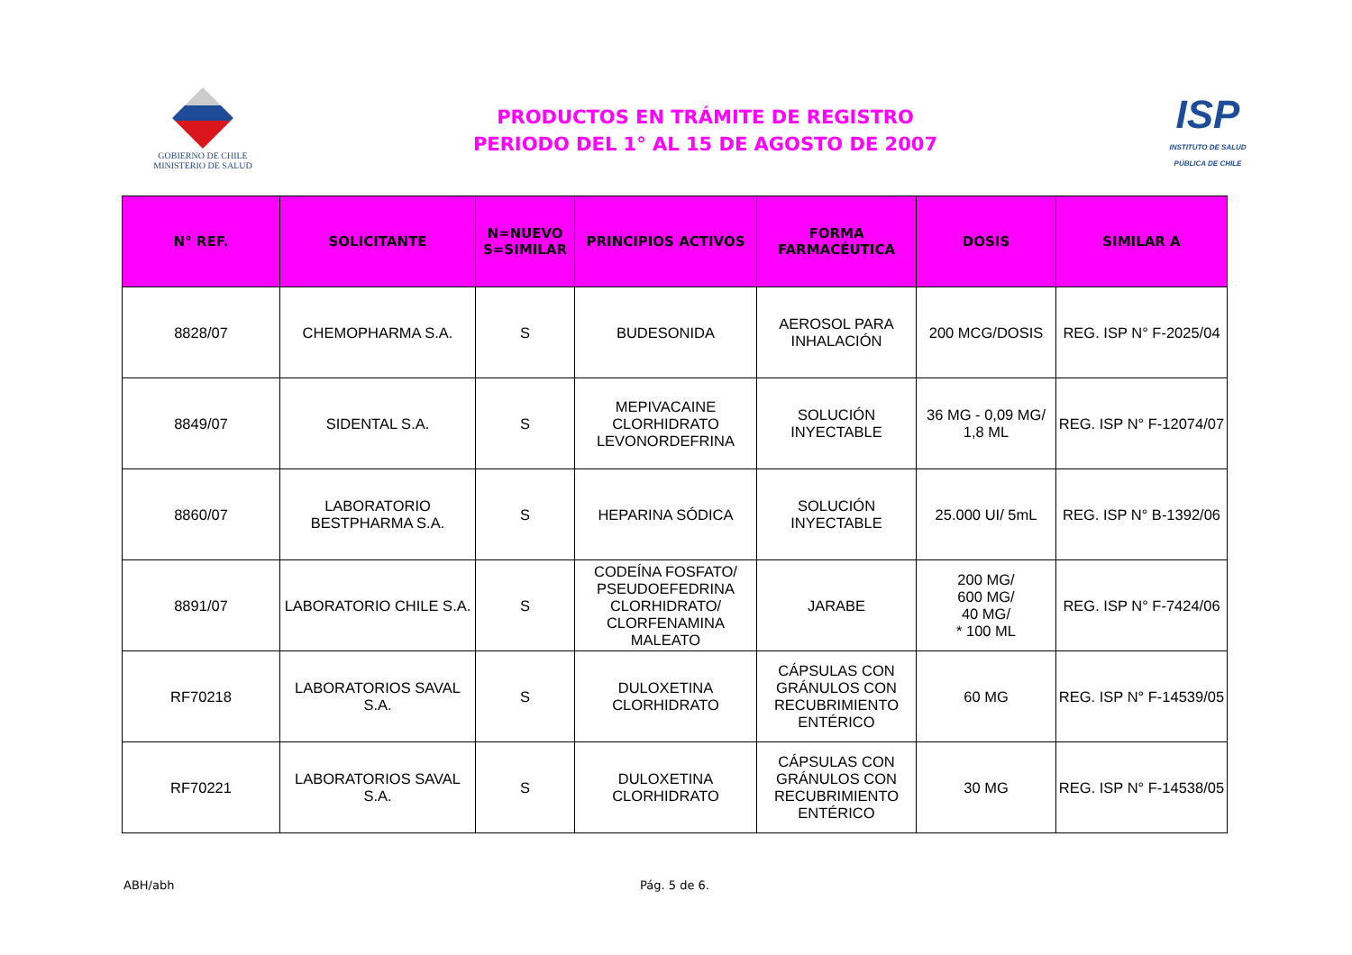GOBIERNO DE CHILE
MINISTERIO DE SALUD
PRODUCTOS EN TRÁMITE DE REGISTRO
PERIODO DEL 1° AL 15 DE AGOSTO DE 2007
ISP
INSTITUTO DE SALUD
PÚBLICA DE CHILE
| N° REF. | SOLICITANTE | N=NUEVO S=SIMILAR | PRINCIPIOS ACTIVOS | FORMA FARMACÉUTICA | DOSIS | SIMILAR A |
| --- | --- | --- | --- | --- | --- | --- |
| 8828/07 | CHEMOPHARMA S.A. | S | BUDESONIDA | AEROSOL PARA INHALACIÓN | 200 MCG/DOSIS | REG. ISP N° F-2025/04 |
| 8849/07 | SIDENTAL S.A. | S | MEPIVACAINE CLORHIDRATO LEVONORDEFRINA | SOLUCIÓN INYECTABLE | 36 MG - 0,09 MG/ 1,8 ML | REG. ISP N° F-12074/07 |
| 8860/07 | LABORATORIO BESTPHARMA S.A. | S | HEPARINA SÓDICA | SOLUCIÓN INYECTABLE | 25.000 UI/ 5mL | REG. ISP N° B-1392/06 |
| 8891/07 | LABORATORIO CHILE S.A. | S | CODEÍNA FOSFATO/ PSEUDOEFEDRINA CLORHIDRATO/ CLORFENAMINA MALEATO | JARABE | 200 MG/ 600 MG/ 40 MG/ * 100 ML | REG. ISP N° F-7424/06 |
| RF70218 | LABORATORIOS SAVAL S.A. | S | DULOXETINA CLORHIDRATO | CÁPSULAS CON GRÁNULOS CON RECUBRIMIENTO ENTÉRICO | 60 MG | REG. ISP N° F-14539/05 |
| RF70221 | LABORATORIOS SAVAL S.A. | S | DULOXETINA CLORHIDRATO | CÁPSULAS CON GRÁNULOS CON RECUBRIMIENTO ENTÉRICO | 30 MG | REG. ISP N° F-14538/05 |
ABH/abh Pág. 5 de 6.